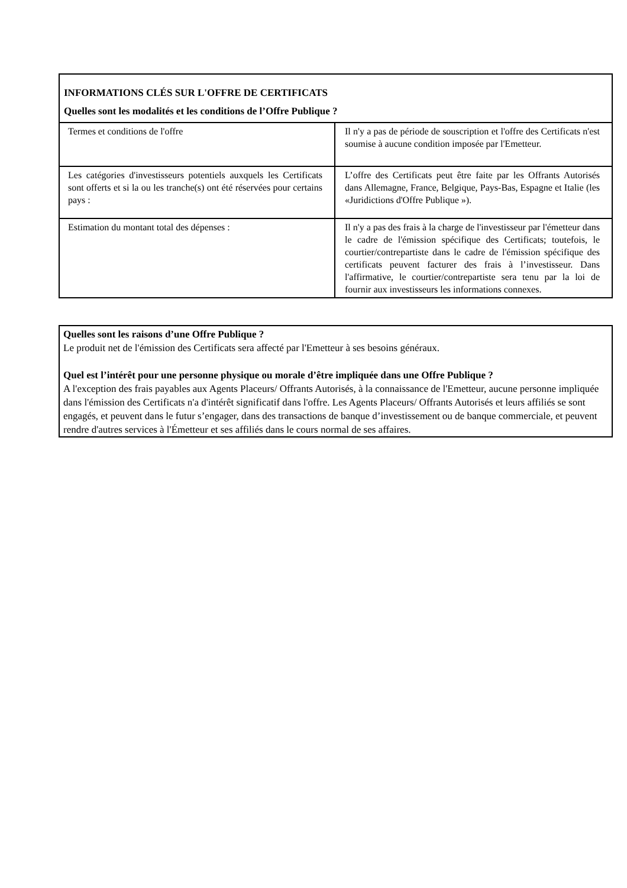| INFORMATIONS CLÉS SUR L'OFFRE DE CERTIFICATS Quelles sont les modalités et les conditions de l’Offre Publique ? | |
| Termes et conditions de l'offre | Il n'y a pas de période de souscription et l'offre des Certificats n'est soumise à aucune condition imposée par l'Emetteur. |
| Les catégories d'investisseurs potentiels auxquels les Certificats sont offerts et si la ou les tranche(s) ont été réservées pour certains pays : | L’offre des Certificats peut être faite par les Offrants Autorisés dans Allemagne, France, Belgique, Pays-Bas, Espagne et Italie (les «Juridictions d'Offre Publique »). |
| Estimation du montant total des dépenses : | Il n'y a pas des frais à la charge de l'investisseur par l'émetteur dans le cadre de l'émission spécifique des Certificats; toutefois, le courtier/contrepartiste dans le cadre de l'émission spécifique des certificats peuvent facturer des frais à l’investisseur. Dans l'affirmative, le courtier/contrepartiste sera tenu par la loi de fournir aux investisseurs les informations connexes. |
Quelles sont les raisons d’une Offre Publique ?
Le produit net de l'émission des Certificats sera affecté par l'Emetteur à ses besoins généraux.
Quel est l’intérêt pour une personne physique ou morale d’être impliquée dans une Offre Publique ?
A l'exception des frais payables aux Agents Placeurs/ Offrants Autorisés, à la connaissance de l'Emetteur, aucune personne impliquée dans l'émission des Certificats n'a d'intérêt significatif dans l'offre. Les Agents Placeurs/ Offrants Autorisés et leurs affiliés se sont engagés, et peuvent dans le futur s’engager, dans des transactions de banque d’investissement ou de banque commerciale, et peuvent rendre d'autres services à l'Émetteur et ses affiliés dans le cours normal de ses affaires.